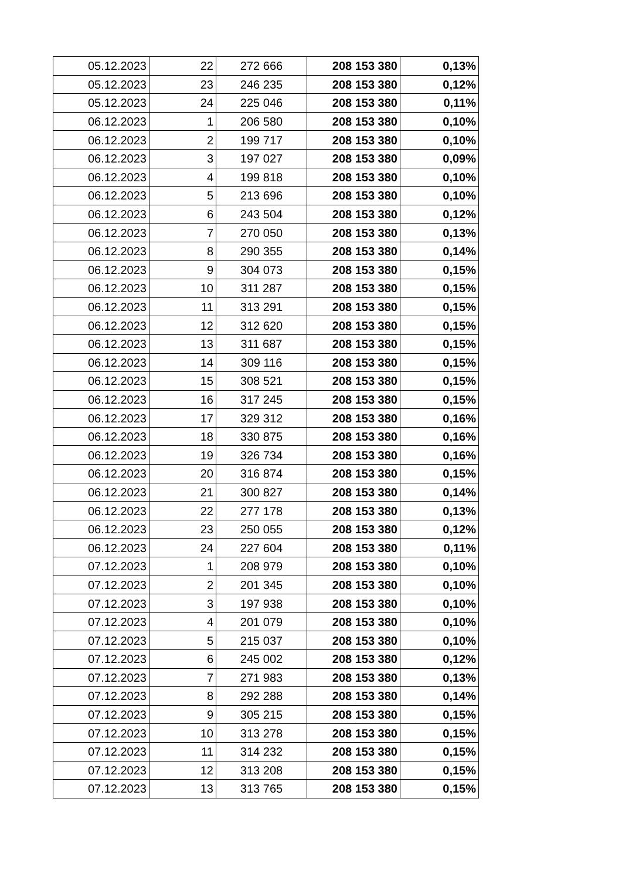| 05.12.2023 | 22 | 272 666 | 208 153 380 | 0,13% |
| 05.12.2023 | 23 | 246 235 | 208 153 380 | 0,12% |
| 05.12.2023 | 24 | 225 046 | 208 153 380 | 0,11% |
| 06.12.2023 | 1 | 206 580 | 208 153 380 | 0,10% |
| 06.12.2023 | 2 | 199 717 | 208 153 380 | 0,10% |
| 06.12.2023 | 3 | 197 027 | 208 153 380 | 0,09% |
| 06.12.2023 | 4 | 199 818 | 208 153 380 | 0,10% |
| 06.12.2023 | 5 | 213 696 | 208 153 380 | 0,10% |
| 06.12.2023 | 6 | 243 504 | 208 153 380 | 0,12% |
| 06.12.2023 | 7 | 270 050 | 208 153 380 | 0,13% |
| 06.12.2023 | 8 | 290 355 | 208 153 380 | 0,14% |
| 06.12.2023 | 9 | 304 073 | 208 153 380 | 0,15% |
| 06.12.2023 | 10 | 311 287 | 208 153 380 | 0,15% |
| 06.12.2023 | 11 | 313 291 | 208 153 380 | 0,15% |
| 06.12.2023 | 12 | 312 620 | 208 153 380 | 0,15% |
| 06.12.2023 | 13 | 311 687 | 208 153 380 | 0,15% |
| 06.12.2023 | 14 | 309 116 | 208 153 380 | 0,15% |
| 06.12.2023 | 15 | 308 521 | 208 153 380 | 0,15% |
| 06.12.2023 | 16 | 317 245 | 208 153 380 | 0,15% |
| 06.12.2023 | 17 | 329 312 | 208 153 380 | 0,16% |
| 06.12.2023 | 18 | 330 875 | 208 153 380 | 0,16% |
| 06.12.2023 | 19 | 326 734 | 208 153 380 | 0,16% |
| 06.12.2023 | 20 | 316 874 | 208 153 380 | 0,15% |
| 06.12.2023 | 21 | 300 827 | 208 153 380 | 0,14% |
| 06.12.2023 | 22 | 277 178 | 208 153 380 | 0,13% |
| 06.12.2023 | 23 | 250 055 | 208 153 380 | 0,12% |
| 06.12.2023 | 24 | 227 604 | 208 153 380 | 0,11% |
| 07.12.2023 | 1 | 208 979 | 208 153 380 | 0,10% |
| 07.12.2023 | 2 | 201 345 | 208 153 380 | 0,10% |
| 07.12.2023 | 3 | 197 938 | 208 153 380 | 0,10% |
| 07.12.2023 | 4 | 201 079 | 208 153 380 | 0,10% |
| 07.12.2023 | 5 | 215 037 | 208 153 380 | 0,10% |
| 07.12.2023 | 6 | 245 002 | 208 153 380 | 0,12% |
| 07.12.2023 | 7 | 271 983 | 208 153 380 | 0,13% |
| 07.12.2023 | 8 | 292 288 | 208 153 380 | 0,14% |
| 07.12.2023 | 9 | 305 215 | 208 153 380 | 0,15% |
| 07.12.2023 | 10 | 313 278 | 208 153 380 | 0,15% |
| 07.12.2023 | 11 | 314 232 | 208 153 380 | 0,15% |
| 07.12.2023 | 12 | 313 208 | 208 153 380 | 0,15% |
| 07.12.2023 | 13 | 313 765 | 208 153 380 | 0,15% |